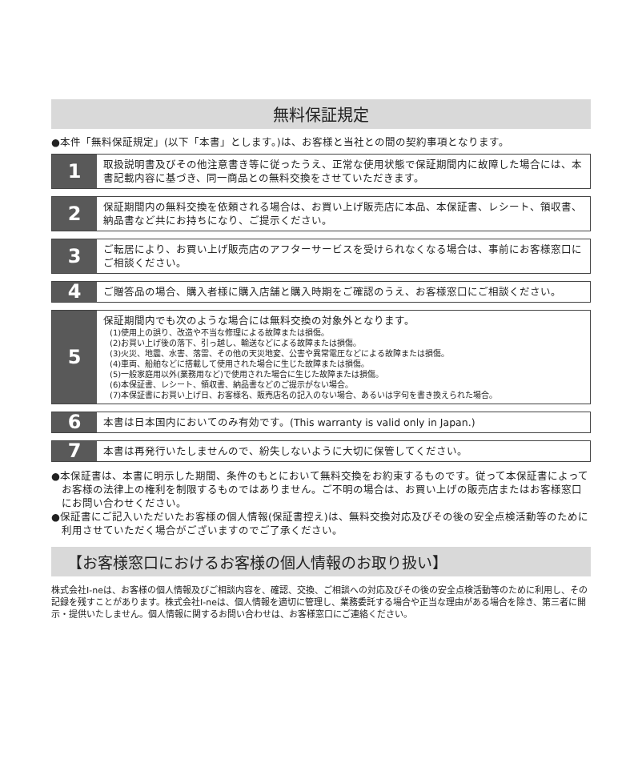無料保証規定
●本件「無料保証規定」(以下「本書」とします。)は、お客様と当社との間の契約事項となります。
1
取扱説明書及びその他注意書き等に従ったうえ、正常な使用状態で保証期間内に故障した場合には、本書記載内容に基づき、同一商品との無料交換をさせていただきます。
2
保証期間内の無料交換を依頼される場合は、お買い上げ販売店に本品、本保証書、レシート、領収書、納品書など共にお持ちになり、ご提示ください。
3
ご転居により、お買い上げ販売店のアフターサービスを受けられなくなる場合は、事前にお客様窓口にご相談ください。
4
ご贈答品の場合、購入者様に購入店舗と購入時期をご確認のうえ、お客様窓口にご相談ください。
5
保証期間内でも次のような場合には無料交換の対象外となります。
(1)使用上の誤り、改造や不当な修理による故障または損傷。
(2)お買い上げ後の落下、引っ越し、輸送などによる故障または損傷。
(3)火災、地震、水害、落雷、その他の天災地変、公害や異常電圧などによる故障または損傷。
(4)車両、船舶などに搭載して使用された場合に生じた故障または損傷。
(5)一般家庭用以外(業務用など)で使用された場合に生じた故障または損傷。
(6)本保証書、レシート、領収書、納品書などのご提示がない場合。
(7)本保証書にお買い上げ日、お客様名、販売店名の記入のない場合、あるいは字句を書き換えられた場合。
6
本書は日本国内においてのみ有効です。(This warranty is valid only in Japan.)
7
本書は再発行いたしませんので、紛失しないように大切に保管してください。
●本保証書は、本書に明示した期間、条件のもとにおいて無料交換をお約束するものです。従って本保証書によってお客様の法律上の権利を制限するものではありません。ご不明の場合は、お買い上げの販売店またはお客様窓口にお問い合わせください。
●保証書にご記入いただいたお客様の個人情報(保証書控え)は、無料交換対応及びその後の安全点検活動等のために利用させていただく場合がございますのでご了承ください。
【お客様窓口におけるお客様の個人情報のお取り扱い】
株式会社I-neは、お客様の個人情報及びご相談内容を、確認、交換、ご相談への対応及びその後の安全点検活動等のために利用し、その記録を残すことがあります。株式会社I-neは、個人情報を適切に管理し、業務委託する場合や正当な理由がある場合を除き、第三者に開示・提供いたしません。個人情報に関するお問い合わせは、お客様窓口にご連絡ください。